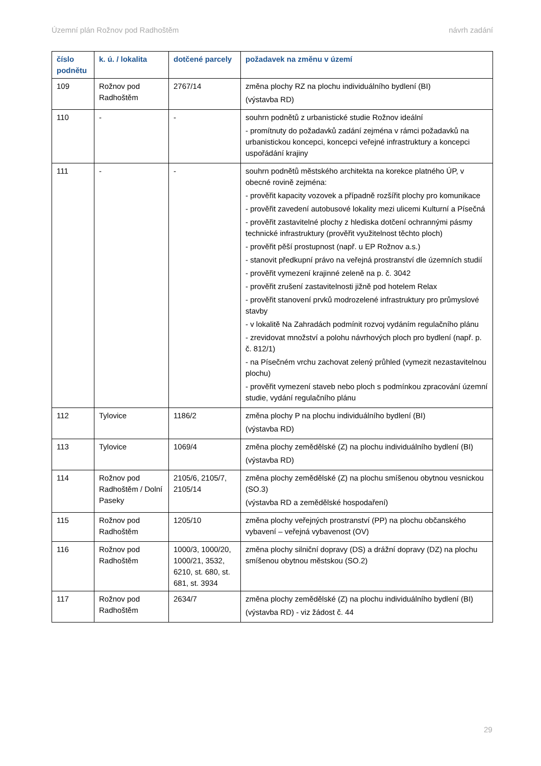Územní plán Rožnov pod Radhoštěm návrh zadání
| číslo podnětu | k. ú. / lokalita | dotčené parcely | požadavek na změnu v území |
| --- | --- | --- | --- |
| 109 | Rožnov pod Radhoštěm | 2767/14 | změna plochy RZ na plochu individuálního bydlení (BI) (výstavba RD) |
| 110 | - | - | souhrn podnětů z urbanistické studie Rožnov ideální - promítnuty do požadavků zadání zejména v rámci požadavků na urbanistickou koncepci, koncepci veřejné infrastruktury a koncepci uspořádání krajiny |
| 111 | - | - | souhrn podnětů městského architekta na korekce platného ÚP, v obecné rovině zejména: - prověřit kapacity vozovek a případně rozšířit plochy pro komunikace - prověřit zavedení autobusové lokality mezi ulicemi Kulturní a Písečná - prověřit zastavitelné plochy z hlediska dotčení ochrannými pásmy technické infrastruktury (prověřit využitelnost těchto ploch) - prověřit pěší prostupnost (např. u EP Rožnov a.s.) - stanovit předkupní právo na veřejná prostranství dle územních studií - prověřit vymezení krajinné zeleně na p. č. 3042 - prověřit zrušení zastavitelnosti jižně pod hotelem Relax - prověřit stanovení prvků modrozelené infrastruktury pro průmyslové stavby - v lokalitě Na Zahradách podmínit rozvoj vydáním regulačního plánu - zrevidovat množství a polohu návrhových ploch pro bydlení (např. p. č. 812/1) - na Písečném vrchu zachovat zelený průhled (vymezit nezastavitelnou plochu) - prověřit vymezení staveb nebo ploch s podmínkou zpracování územní studie, vydání regulačního plánu |
| 112 | Tylovice | 1186/2 | změna plochy P na plochu individuálního bydlení (BI) (výstavba RD) |
| 113 | Tylovice | 1069/4 | změna plochy zemědělské (Z) na plochu individuálního bydlení (BI) (výstavba RD) |
| 114 | Rožnov pod Radhoštěm / Dolní Paseky | 2105/6, 2105/7, 2105/14 | změna plochy zemědělské (Z) na plochu smíšenou obytnou vesnickou (SO.3) (výstavba RD a zemědělské hospodaření) |
| 115 | Rožnov pod Radhoštěm | 1205/10 | změna plochy veřejných prostranství (PP) na plochu občanského vybavení – veřejná vybavenost (OV) |
| 116 | Rožnov pod Radhoštěm | 1000/3, 1000/20, 1000/21, 3532, 6210, st. 680, st. 681, st. 3934 | změna plochy silniční dopravy (DS) a drážní dopravy (DZ) na plochu smíšenou obytnou městskou (SO.2) |
| 117 | Rožnov pod Radhoštěm | 2634/7 | změna plochy zemědělské (Z) na plochu individuálního bydlení (BI) (výstavba RD) - viz žádost č. 44 |
29